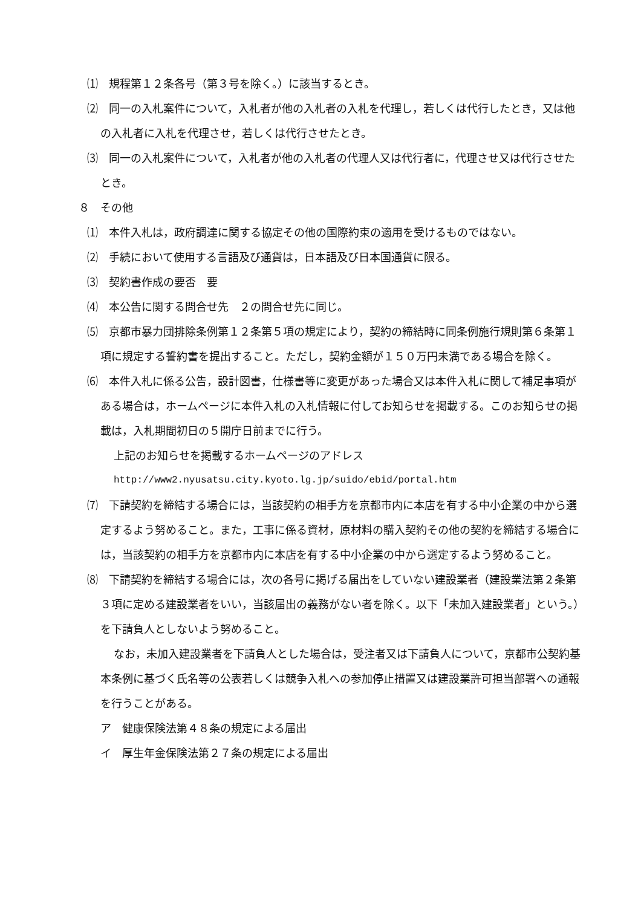⑴　規程第１２条各号（第３号を除く。）に該当するとき。
⑵　同一の入札案件について，入札者が他の入札者の入札を代理し，若しくは代行したとき，又は他の入札者に入札を代理させ，若しくは代行させたとき。
⑶　同一の入札案件について，入札者が他の入札者の代理人又は代行者に，代理させ又は代行させたとき。
８　その他
⑴　本件入札は，政府調達に関する協定その他の国際約束の適用を受けるものではない。
⑵　手続において使用する言語及び通貨は，日本語及び日本国通貨に限る。
⑶　契約書作成の要否　要
⑷　本公告に関する問合せ先　２の問合せ先に同じ。
⑸　京都市暴力団排除条例第１２条第５項の規定により，契約の締結時に同条例施行規則第６条第１項に規定する誓約書を提出すること。ただし，契約金額が１５０万円未満である場合を除く。
⑹　本件入札に係る公告，設計図書，仕様書等に変更があった場合又は本件入札に関して補足事項がある場合は，ホームページに本件入札の入札情報に付してお知らせを掲載する。このお知らせの掲載は，入札期間初日の５開庁日前までに行う。
上記のお知らせを掲載するホームページのアドレス
http://www2.nyusatsu.city.kyoto.lg.jp/suido/ebid/portal.htm
⑺　下請契約を締結する場合には，当該契約の相手方を京都市内に本店を有する中小企業の中から選定するよう努めること。また，工事に係る資材，原材料の購入契約その他の契約を締結する場合には，当該契約の相手方を京都市内に本店を有する中小企業の中から選定するよう努めること。
⑻　下請契約を締結する場合には，次の各号に掲げる届出をしていない建設業者（建設業法第２条第３項に定める建設業者をいい，当該届出の義務がない者を除く。以下「未加入建設業者」という。）を下請負人としないよう努めること。
なお，未加入建設業者を下請負人とした場合は，受注者又は下請負人について，京都市公契約基本条例に基づく氏名等の公表若しくは競争入札への参加停止措置又は建設業許可担当部署への通報を行うことがある。
ア　健康保険法第４８条の規定による届出
イ　厚生年金保険法第２７条の規定による届出